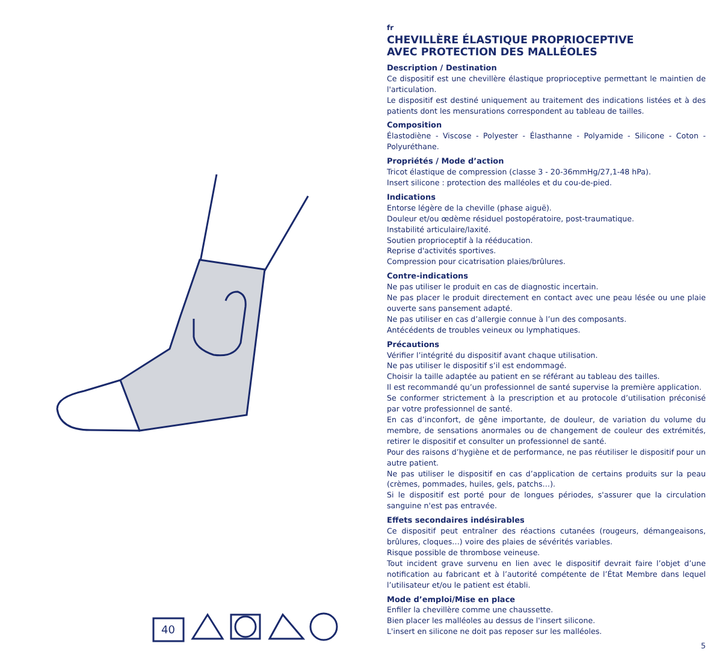40
fr
CHEVILLÈRE ÉLASTIQUE PROPRIOCEPTIVE
AVEC PROTECTION DES MALLÉOLES
Description / Destination
Ce dispositif est une chevillère élastique proprioceptive permettant le maintien de l'articulation.
Le dispositif est destiné uniquement au traitement des indications listées et à des patients dont les mensurations correspondent au tableau de tailles.
Composition
Élastodiène - Viscose - Polyester - Élasthanne - Polyamide - Silicone - Coton - Polyuréthane.
Propriétés / Mode d’action
Tricot élastique de compression (classe 3 - 20-36mmHg/27,1-48 hPa).
Insert silicone : protection des malléoles et du cou-de-pied.
Indications
Entorse légère de la cheville (phase aiguë).
Douleur et/ou œdème résiduel postopératoire, post-traumatique.
Instabilité articulaire/laxité.
Soutien proprioceptif à la rééducation.
Reprise d'activités sportives.
Compression pour cicatrisation plaies/brûlures.
Contre-indications
Ne pas utiliser le produit en cas de diagnostic incertain.
Ne pas placer le produit directement en contact avec une peau lésée ou une plaie ouverte sans pansement adapté.
Ne pas utiliser en cas d’allergie connue à l’un des composants.
Antécédents de troubles veineux ou lymphatiques.
Précautions
Vérifier l’intégrité du dispositif avant chaque utilisation.
Ne pas utiliser le dispositif s’il est endommagé.
Choisir la taille adaptée au patient en se référant au tableau des tailles.
Il est recommandé qu’un professionnel de santé supervise la première application.
Se conformer strictement à la prescription et au protocole d’utilisation préconisé par votre professionnel de santé.
En cas d’inconfort, de gêne importante, de douleur, de variation du volume du membre, de sensations anormales ou de changement de couleur des extrémités, retirer le dispositif et consulter un professionnel de santé.
Pour des raisons d’hygiène et de performance, ne pas réutiliser le dispositif pour un autre patient.
Ne pas utiliser le dispositif en cas d’application de certains produits sur la peau (crèmes, pommades, huiles, gels, patchs…).
Si le dispositif est porté pour de longues périodes, s'assurer que la circulation sanguine n'est pas entravée.
Effets secondaires indésirables
Ce dispositif peut entraîner des réactions cutanées (rougeurs, démangeaisons, brûlures, cloques…) voire des plaies de sévérités variables.
Risque possible de thrombose veineuse.
Tout incident grave survenu en lien avec le dispositif devrait faire l’objet d’une notification au fabricant et à l’autorité compétente de l’État Membre dans lequel l’utilisateur et/ou le patient est établi.
Mode d’emploi/Mise en place
Enfiler la chevillère comme une chaussette.
Bien placer les malléoles au dessus de l'insert silicone.
L'insert en silicone ne doit pas reposer sur les malléoles.
5